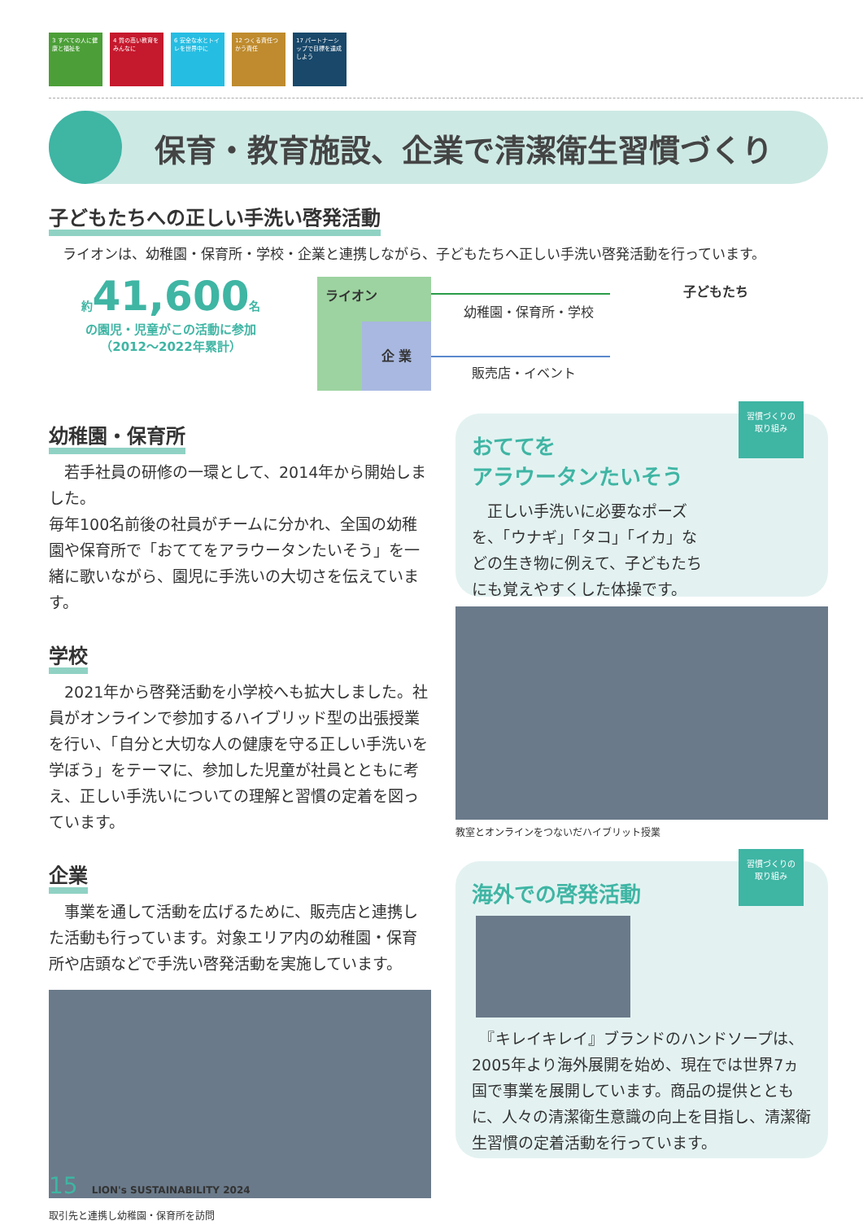3 すべての人に健康と福祉を
4 質の高い教育をみんなに
6 安全な水とトイレを世界中に
12 つくる責任つかう責任
17 パートナーシップで目標を達成しよう
保育・教育施設、企業で清潔衛生習慣づくり
子どもたちへの正しい手洗い啓発活動
　ライオンは、幼稚園・保育所・学校・企業と連携しながら、子どもたちへ正しい手洗い啓発活動を行っています。
幼稚園・保育所
　若手社員の研修の一環として、2014年から開始しました。
毎年100名前後の社員がチームに分かれ、全国の幼稚園や保育所で「おててをアラウータンたいそう」を一緒に歌いながら、園児に手洗いの大切さを伝えています。
学校
　2021年から啓発活動を小学校へも拡大しました。社員がオンラインで参加するハイブリッド型の出張授業を行い、「自分と大切な人の健康を守る正しい手洗いを学ぼう」をテーマに、参加した児童が社員とともに考え、正しい手洗いについての理解と習慣の定着を図っています。
企業
　事業を通して活動を広げるために、販売店と連携した活動も行っています。対象エリア内の幼稚園・保育所や店頭などで手洗い啓発活動を実施しています。
取引先と連携し幼稚園・保育所を訪問
約 41,600 名
の園児・児童がこの活動に参加
（2012～2022年累計）
ライオン
企 業
幼稚園・保育所・学校
販売店・イベント
子どもたち
習慣づくりの
取り組み
おててを
アラウータンたいそう
　正しい手洗いに必要なポーズを、「ウナギ」「タコ」「イカ」などの生き物に例えて、子どもたちにも覚えやすくした体操です。
教室とオンラインをつないだハイブリット授業
習慣づくりの
取り組み
海外での啓発活動
　『キレイキレイ』ブランドのハンドソープは、2005年より海外展開を始め、現在では世界7ヵ国で事業を展開しています。商品の提供とともに、人々の清潔衛生意識の向上を目指し、清潔衛生習慣の定着活動を行っています。
15 LION's SUSTAINABILITY 2024